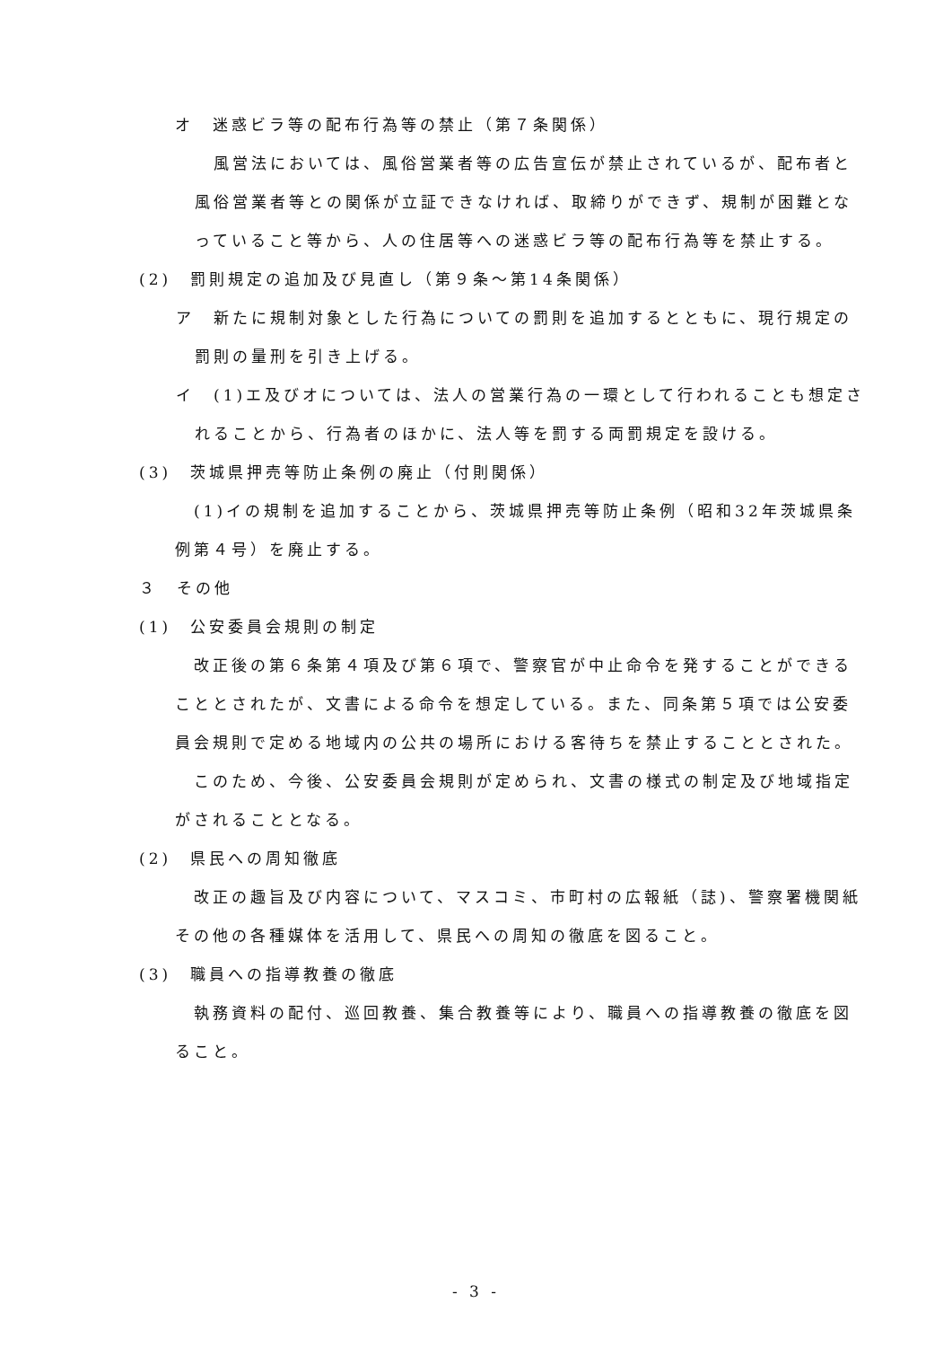オ　迷惑ビラ等の配布行為等の禁止（第７条関係）
風営法においては、風俗営業者等の広告宣伝が禁止されているが、配布者と風俗営業者等との関係が立証できなければ、取締りができず、規制が困難となっていること等から、人の住居等への迷惑ビラ等の配布行為等を禁止する。
(2)　罰則規定の追加及び見直し（第９条～第14条関係）
ア　新たに規制対象とした行為についての罰則を追加するとともに、現行規定の罰則の量刑を引き上げる。
イ　(1)エ及びオについては、法人の営業行為の一環として行われることも想定されることから、行為者のほかに、法人等を罰する両罰規定を設ける。
(3)　茨城県押売等防止条例の廃止（付則関係）
(1)イの規制を追加することから、茨城県押売等防止条例（昭和32年茨城県条例第４号）を廃止する。
３　その他
(1)　公安委員会規則の制定
改正後の第６条第４項及び第６項で、警察官が中止命令を発することができることとされたが、文書による命令を想定している。また、同条第５項では公安委員会規則で定める地域内の公共の場所における客待ちを禁止することとされた。
このため、今後、公安委員会規則が定められ、文書の様式の制定及び地域指定がされることとなる。
(2)　県民への周知徹底
改正の趣旨及び内容について、マスコミ、市町村の広報紙（誌)、警察署機関紙その他の各種媒体を活用して、県民への周知の徹底を図ること。
(3)　職員への指導教養の徹底
執務資料の配付、巡回教養、集合教養等により、職員への指導教養の徹底を図ること。
- 3 -